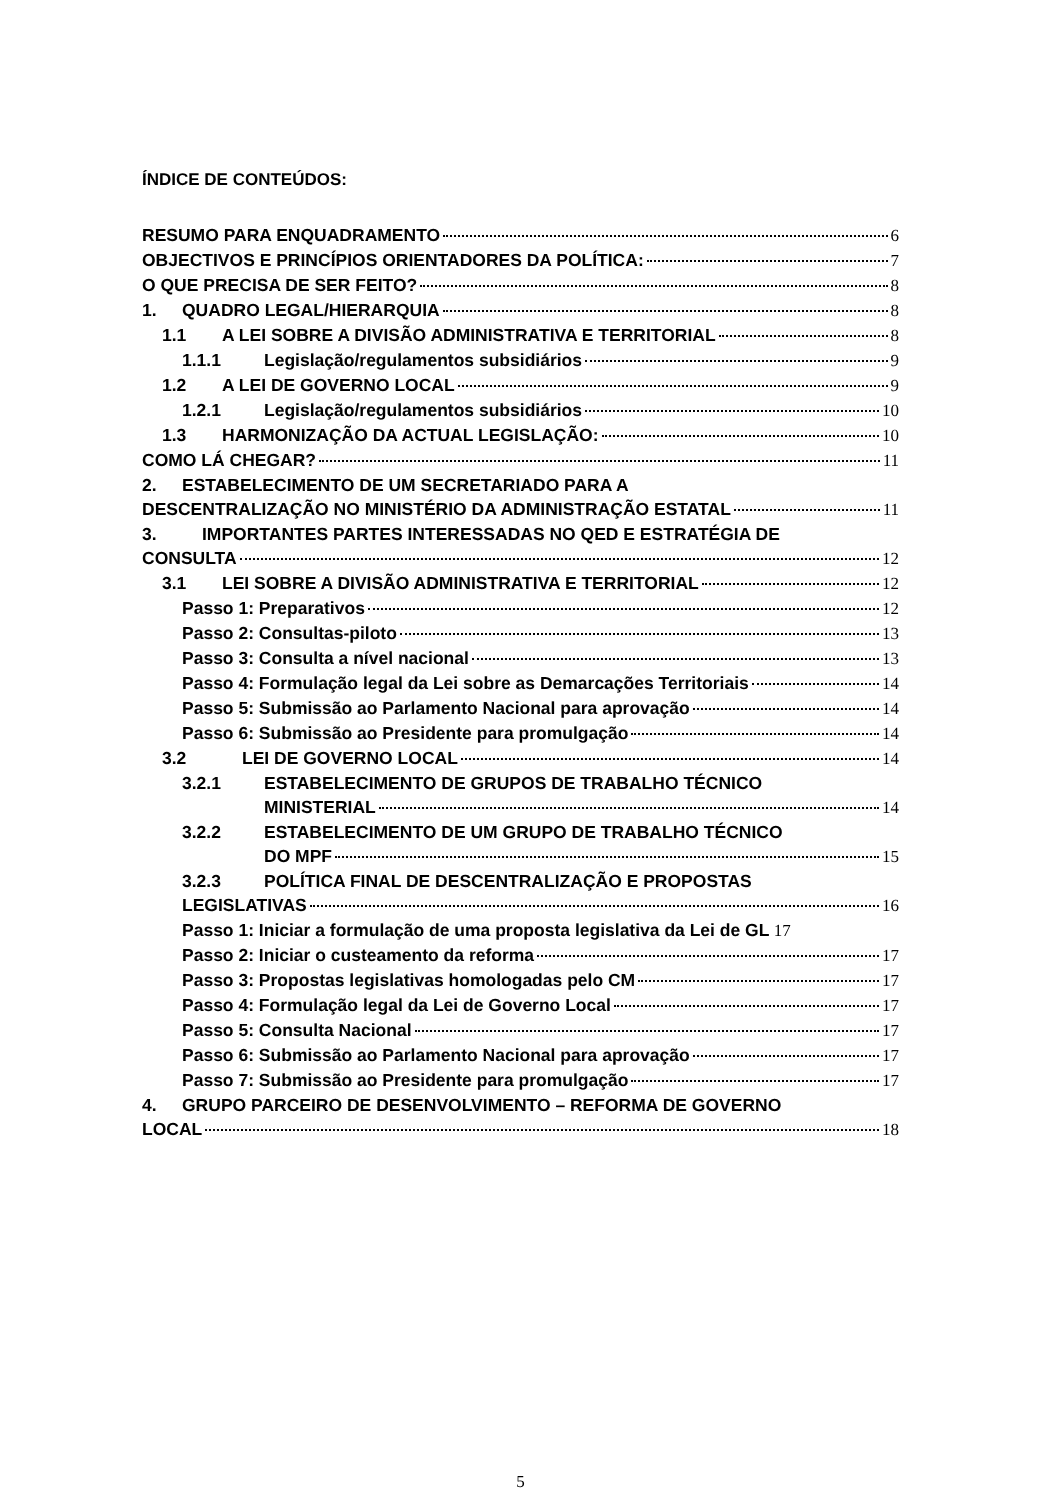ÍNDICE DE CONTEÚDOS:
RESUMO PARA ENQUADRAMENTO 6
OBJECTIVOS E PRINCÍPIOS ORIENTADORES DA POLÍTICA: 7
O QUE PRECISA DE SER FEITO? 8
1. QUADRO LEGAL/HIERARQUIA 8
1.1 A LEI SOBRE A DIVISÃO ADMINISTRATIVA E TERRITORIAL 8
1.1.1 Legislação/regulamentos subsidiários 9
1.2 A LEI DE GOVERNO LOCAL 9
1.2.1 Legislação/regulamentos subsidiários 10
1.3 HARMONIZAÇÃO DA ACTUAL LEGISLAÇÃO: 10
COMO LÁ CHEGAR? 11
2. ESTABELECIMENTO DE UM SECRETARIADO PARA A
DESCENTRALIZAÇÃO NO MINISTÉRIO DA ADMINISTRAÇÃO ESTATAL 11
3. IMPORTANTES PARTES INTERESSADAS NO QED E ESTRATÉGIA DE
CONSULTA 12
3.1 LEI SOBRE A DIVISÃO ADMINISTRATIVA E TERRITORIAL 12
Passo 1: Preparativos 12
Passo 2: Consultas-piloto 13
Passo 3: Consulta a nível nacional 13
Passo 4: Formulação legal da Lei sobre as Demarcações Territoriais 14
Passo 5: Submissão ao Parlamento Nacional para aprovação 14
Passo 6: Submissão ao Presidente para promulgação 14
3.2 LEI DE GOVERNO LOCAL 14
3.2.1 ESTABELECIMENTO DE GRUPOS DE TRABALHO TÉCNICO
MINISTERIAL 14
3.2.2 ESTABELECIMENTO DE UM GRUPO DE TRABALHO TÉCNICO
DO MPF 15
3.2.3 POLÍTICA FINAL DE DESCENTRALIZAÇÃO E PROPOSTAS
LEGISLATIVAS 16
Passo 1: Iniciar a formulação de uma proposta legislativa da Lei de GL 17
Passo 2: Iniciar o custeamento da reforma 17
Passo 3: Propostas legislativas homologadas pelo CM 17
Passo 4: Formulação legal da Lei de Governo Local 17
Passo 5: Consulta Nacional 17
Passo 6: Submissão ao Parlamento Nacional para aprovação 17
Passo 7: Submissão ao Presidente para promulgação 17
4. GRUPO PARCEIRO DE DESENVOLVIMENTO – REFORMA DE GOVERNO
LOCAL 18
5